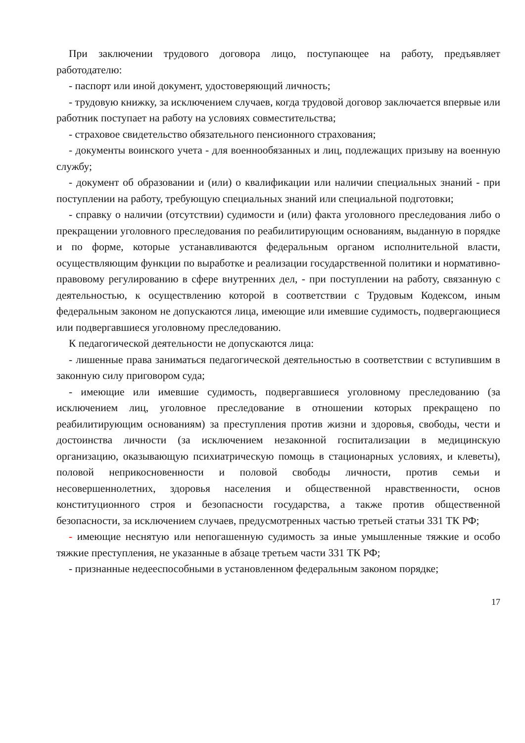При заключении трудового договора лицо, поступающее на работу, предъявляет работодателю:
- паспорт или иной документ, удостоверяющий личность;
- трудовую книжку, за исключением случаев, когда трудовой договор заключается впервые или работник поступает на работу на условиях совместительства;
- страховое свидетельство обязательного пенсионного страхования;
- документы воинского учета - для военнообязанных и лиц, подлежащих призыву на военную службу;
- документ об образовании и (или) о квалификации или наличии специальных знаний - при поступлении на работу, требующую специальных знаний или специальной подготовки;
- справку о наличии (отсутствии) судимости и (или) факта уголовного преследования либо о прекращении уголовного преследования по реабилитирующим основаниям, выданную в порядке и по форме, которые устанавливаются федеральным органом исполнительной власти, осуществляющим функции по выработке и реализации государственной политики и нормативно-правовому регулированию в сфере внутренних дел, - при поступлении на работу, связанную с деятельностью, к осуществлению которой в соответствии с Трудовым Кодексом, иным федеральным законом не допускаются лица, имеющие или имевшие судимость, подвергающиеся или подвергавшиеся уголовному преследованию.
К педагогической деятельности не допускаются лица:
- лишенные права заниматься педагогической деятельностью в соответствии с вступившим в законную силу приговором суда;
- имеющие или имевшие судимость, подвергавшиеся уголовному преследованию (за исключением лиц, уголовное преследование в отношении которых прекращено по реабилитирующим основаниям) за преступления против жизни и здоровья, свободы, чести и достоинства личности (за исключением незаконной госпитализации в медицинскую организацию, оказывающую психиатрическую помощь в стационарных условиях, и клеветы), половой неприкосновенности и половой свободы личности, против семьи и несовершеннолетних, здоровья населения и общественной нравственности, основ конституционного строя и безопасности государства, а также против общественной безопасности, за исключением случаев, предусмотренных частью третьей статьи 331 ТК РФ;
- имеющие неснятую или непогашенную судимость за иные умышленные тяжкие и особо тяжкие преступления, не указанные в абзаце третьем части 331 ТК РФ;
- признанные недееспособными в установленном федеральным законом порядке;
17